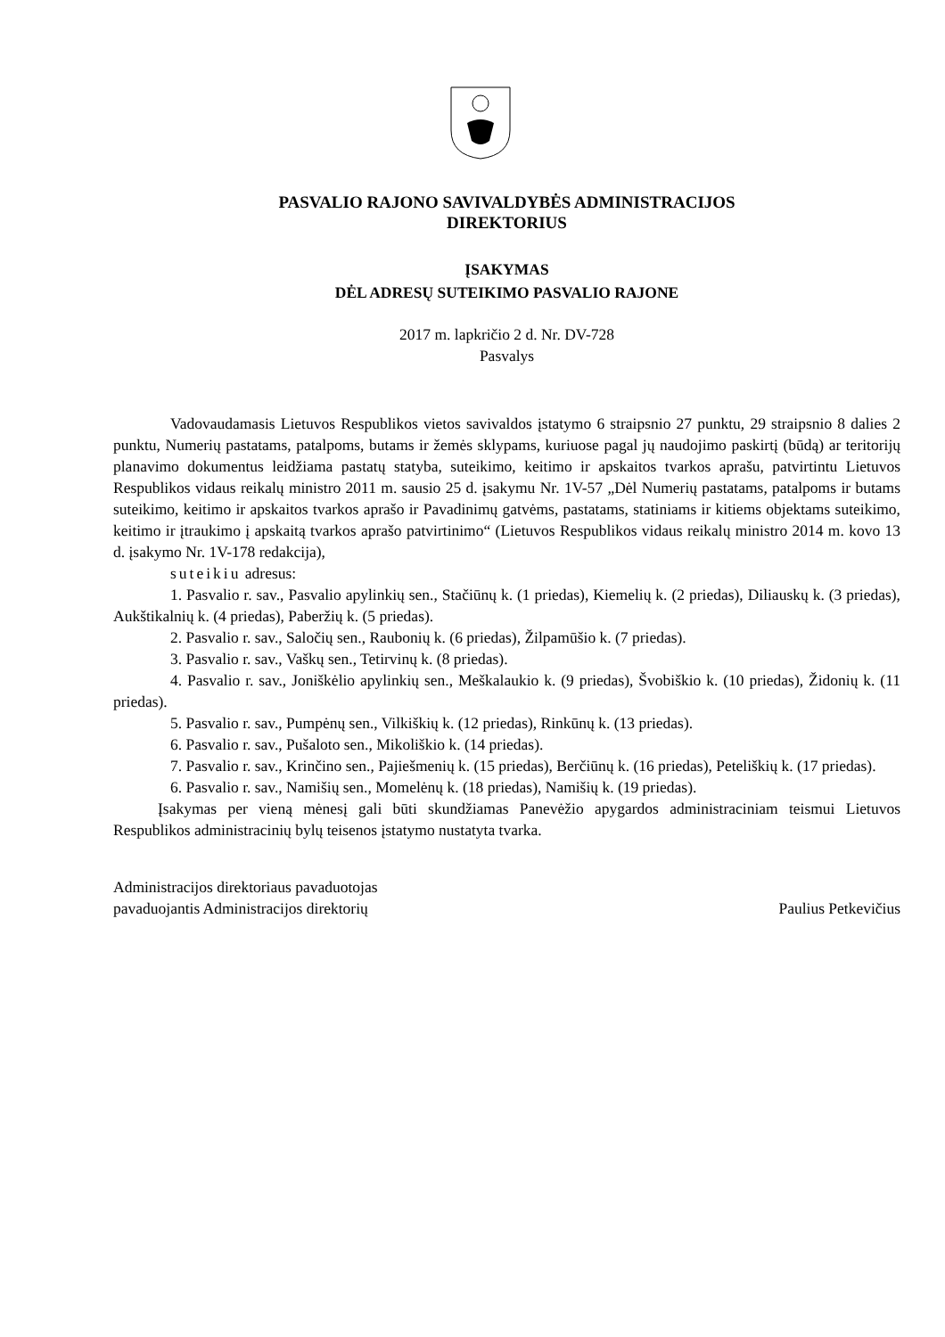PASVALIO RAJONO SAVIVALDYBĖS ADMINISTRACIJOS
DIREKTORIUS
ĮSAKYMAS
DĖL ADRESŲ SUTEIKIMO PASVALIO RAJONE
2017 m. lapkričio 2 d. Nr. DV-728
Pasvalys
Vadovaudamasis Lietuvos Respublikos vietos savivaldos įstatymo 6 straipsnio 27 punktu, 29 straipsnio 8 dalies 2 punktu, Numerių pastatams, patalpoms, butams ir žemės sklypams, kuriuose pagal jų naudojimo paskirtį (būdą) ar teritorijų planavimo dokumentus leidžiama pastatų statyba, suteikimo, keitimo ir apskaitos tvarkos aprašu, patvirtintu Lietuvos Respublikos vidaus reikalų ministro 2011 m. sausio 25 d. įsakymu Nr. 1V-57 „Dėl Numerių pastatams, patalpoms ir butams suteikimo, keitimo ir apskaitos tvarkos aprašo ir Pavadinimų gatvėms, pastatams, statiniams ir kitiems objektams suteikimo, keitimo ir įtraukimo į apskaitą tvarkos aprašo patvirtinimo“ (Lietuvos Respublikos vidaus reikalų ministro 2014 m. kovo 13 d. įsakymo Nr. 1V-178 redakcija),
suteikiu adresus:
1. Pasvalio r. sav., Pasvalio apylinkių sen., Stačiūnų k. (1 priedas), Kiemelių k. (2 priedas), Diliauskų k. (3 priedas), Aukštikalnių k. (4 priedas), Paberžių k. (5 priedas).
2. Pasvalio r. sav., Saločių sen., Raubonių k. (6 priedas), Žilpamūšio k. (7 priedas).
3. Pasvalio r. sav., Vaškų sen., Tetirvinų k. (8 priedas).
4. Pasvalio r. sav., Joniškėlio apylinkių sen., Meškalaukio k. (9 priedas), Švobiškio k. (10 priedas), Židonių k. (11 priedas).
5. Pasvalio r. sav., Pumpėnų sen., Vilkiškių k. (12 priedas), Rinkūnų k. (13 priedas).
6. Pasvalio r. sav., Pušaloto sen., Mikoliškio k. (14 priedas).
7. Pasvalio r. sav., Krinčino sen., Pajiešmenių k. (15 priedas), Berčiūnų k. (16 priedas), Peteliškių k. (17 priedas).
6. Pasvalio r. sav., Namišių sen., Momelėnų k. (18 priedas), Namišių k. (19 priedas).
Įsakymas per vieną mėnesį gali būti skundžiamas Panevėžio apygardos administraciniam teismui Lietuvos Respublikos administracinių bylų teisenos įstatymo nustatyta tvarka.
Administracijos direktoriaus pavaduotojas
pavaduojantis Administracijos direktorių
Paulius Petkevičius